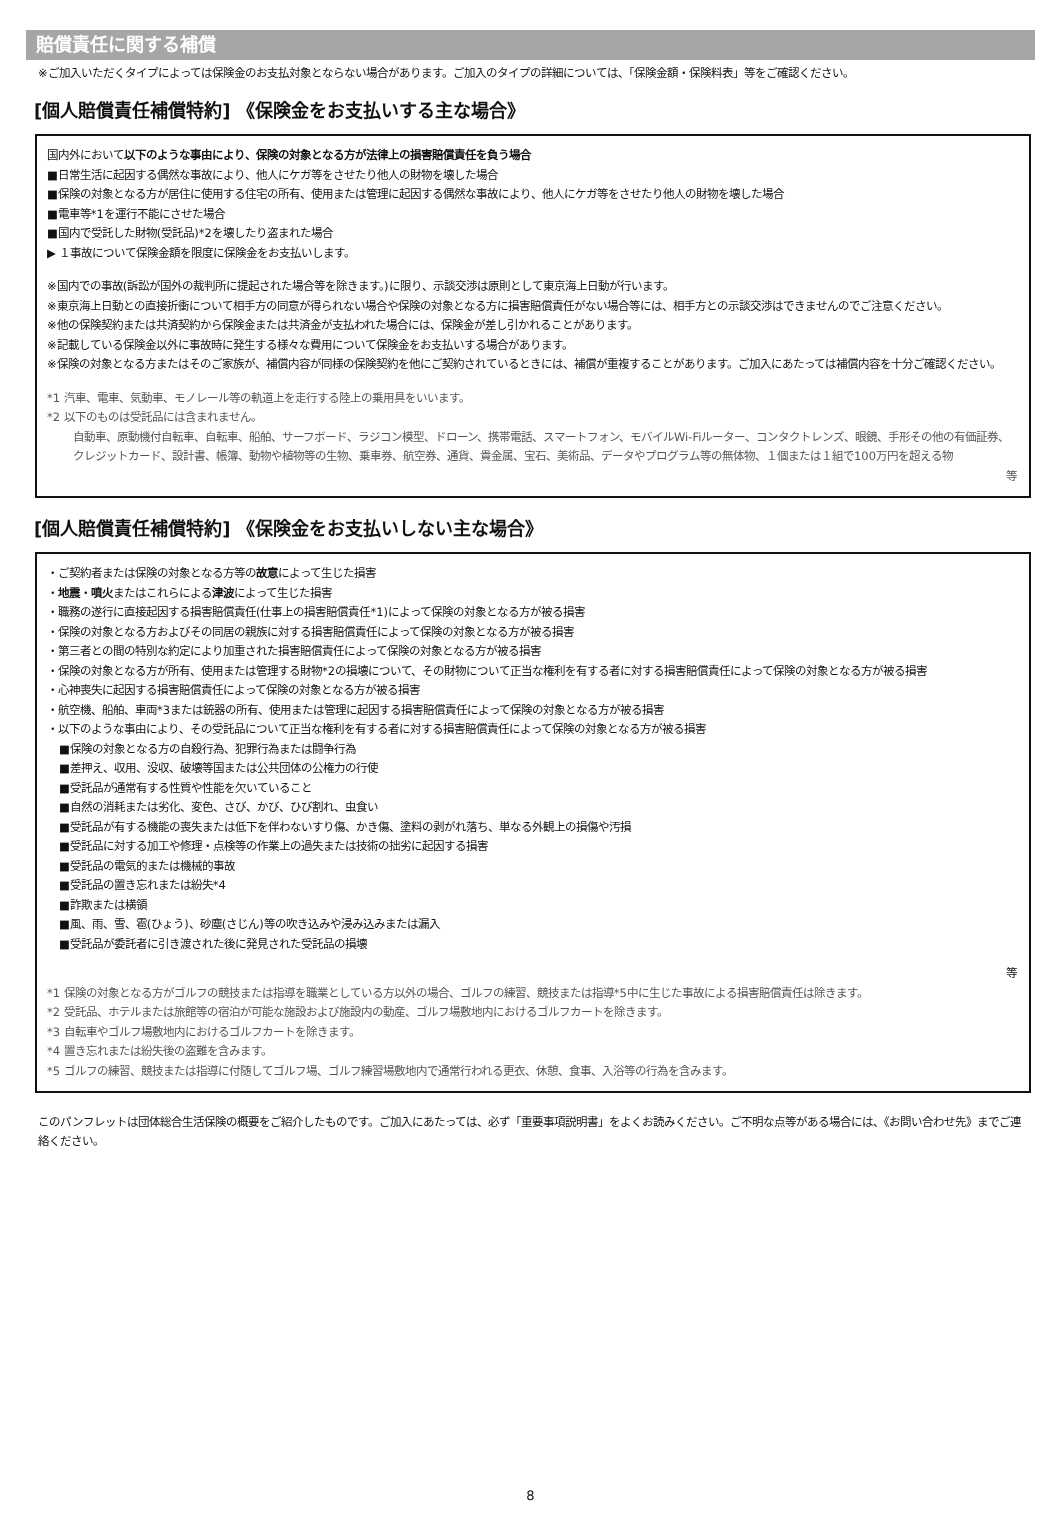賠償責任に関する補償
※ご加入いただくタイプによっては保険金のお支払対象とならない場合があります。ご加入のタイプの詳細については、「保険金額・保険料表」等をご確認ください。
[個人賠償責任補償特約] 《保険金をお支払いする主な場合》
国内外において以下のような事由により、保険の対象となる方が法律上の損害賠償責任を負う場合
■日常生活に起因する偶然な事故により、他人にケガ等をさせたり他人の財物を壊した場合
■保険の対象となる方が居住に使用する住宅の所有、使用または管理に起因する偶然な事故により、他人にケガ等をさせたり他人の財物を壊した場合
■電車等*1を運行不能にさせた場合
■国内で受託した財物(受託品)*2を壊したり盗まれた場合
▶ １事故について保険金額を限度に保険金をお支払いします。
※国内での事故(訴訟が国外の裁判所に提起された場合等を除きます。)に限り、示談交渉は原則として東京海上日動が行います。
※東京海上日動との直接折衝について相手方の同意が得られない場合や保険の対象となる方に損害賠償責任がない場合等には、相手方との示談交渉はできませんのでご注意ください。
※他の保険契約または共済契約から保険金または共済金が支払われた場合には、保険金が差し引かれることがあります。
※記載している保険金以外に事故時に発生する様々な費用について保険金をお支払いする場合があります。
※保険の対象となる方またはそのご家族が、補償内容が同様の保険契約を他にご契約されているときには、補償が重複することがあります。ご加入にあたっては補償内容を十分ご確認ください。
*1 汽車、電車、気動車、モノレール等の軌道上を走行する陸上の乗用具をいいます。
*2 以下のものは受託品には含まれません。
自動車、原動機付自転車、自転車、船舶、サーフボード、ラジコン模型、ドローン、携帯電話、スマートフォン、モバイルWi-Fiルーター、コンタクトレンズ、眼鏡、手形その他の有価証券、クレジットカード、設計書、帳簿、動物や植物等の生物、乗車券、航空券、通貨、貴金属、宝石、美術品、データやプログラム等の無体物、１個または１組で100万円を超える物
等
[個人賠償責任補償特約] 《保険金をお支払いしない主な場合》
・ご契約者または保険の対象となる方等の故意によって生じた損害
・地震・噴火またはこれらによる津波によって生じた損害
・職務の遂行に直接起因する損害賠償責任(仕事上の損害賠償責任*1)によって保険の対象となる方が被る損害
・保険の対象となる方およびその同居の親族に対する損害賠償責任によって保険の対象となる方が被る損害
・第三者との間の特別な約定により加重された損害賠償責任によって保険の対象となる方が被る損害
・保険の対象となる方が所有、使用または管理する財物*2の損壊について、その財物について正当な権利を有する者に対する損害賠償責任によって保険の対象となる方が被る損害
・心神喪失に起因する損害賠償責任によって保険の対象となる方が被る損害
・航空機、船舶、車両*3または銃器の所有、使用または管理に起因する損害賠償責任によって保険の対象となる方が被る損害
・以下のような事由により、その受託品について正当な権利を有する者に対する損害賠償責任によって保険の対象となる方が被る損害
■保険の対象となる方の自殺行為、犯罪行為または闘争行為
■差押え、収用、没収、破壊等国または公共団体の公権力の行使
■受託品が通常有する性質や性能を欠いていること
■自然の消耗または劣化、変色、さび、かび、ひび割れ、虫食い
■受託品が有する機能の喪失または低下を伴わないすり傷、かき傷、塗料の剥がれ落ち、単なる外観上の損傷や汚損
■受託品に対する加工や修理・点検等の作業上の過失または技術の拙劣に起因する損害
■受託品の電気的または機械的事故
■受託品の置き忘れまたは紛失*4
■詐欺または横領
■風、雨、雪、雹(ひょう)、砂塵(さじん)等の吹き込みや浸み込みまたは漏入
■受託品が委託者に引き渡された後に発見された受託品の損壊
等
*1 保険の対象となる方がゴルフの競技または指導を職業としている方以外の場合、ゴルフの練習、競技または指導*5中に生じた事故による損害賠償責任は除きます。
*2 受託品、ホテルまたは旅館等の宿泊が可能な施設および施設内の動産、ゴルフ場敷地内におけるゴルフカートを除きます。
*3 自転車やゴルフ場敷地内におけるゴルフカートを除きます。
*4 置き忘れまたは紛失後の盗難を含みます。
*5 ゴルフの練習、競技または指導に付随してゴルフ場、ゴルフ練習場敷地内で通常行われる更衣、休憩、食事、入浴等の行為を含みます。
このパンフレットは団体総合生活保険の概要をご紹介したものです。ご加入にあたっては、必ず「重要事項説明書」をよくお読みください。ご不明な点等がある場合には、《お問い合わせ先》までご連絡ください。
8